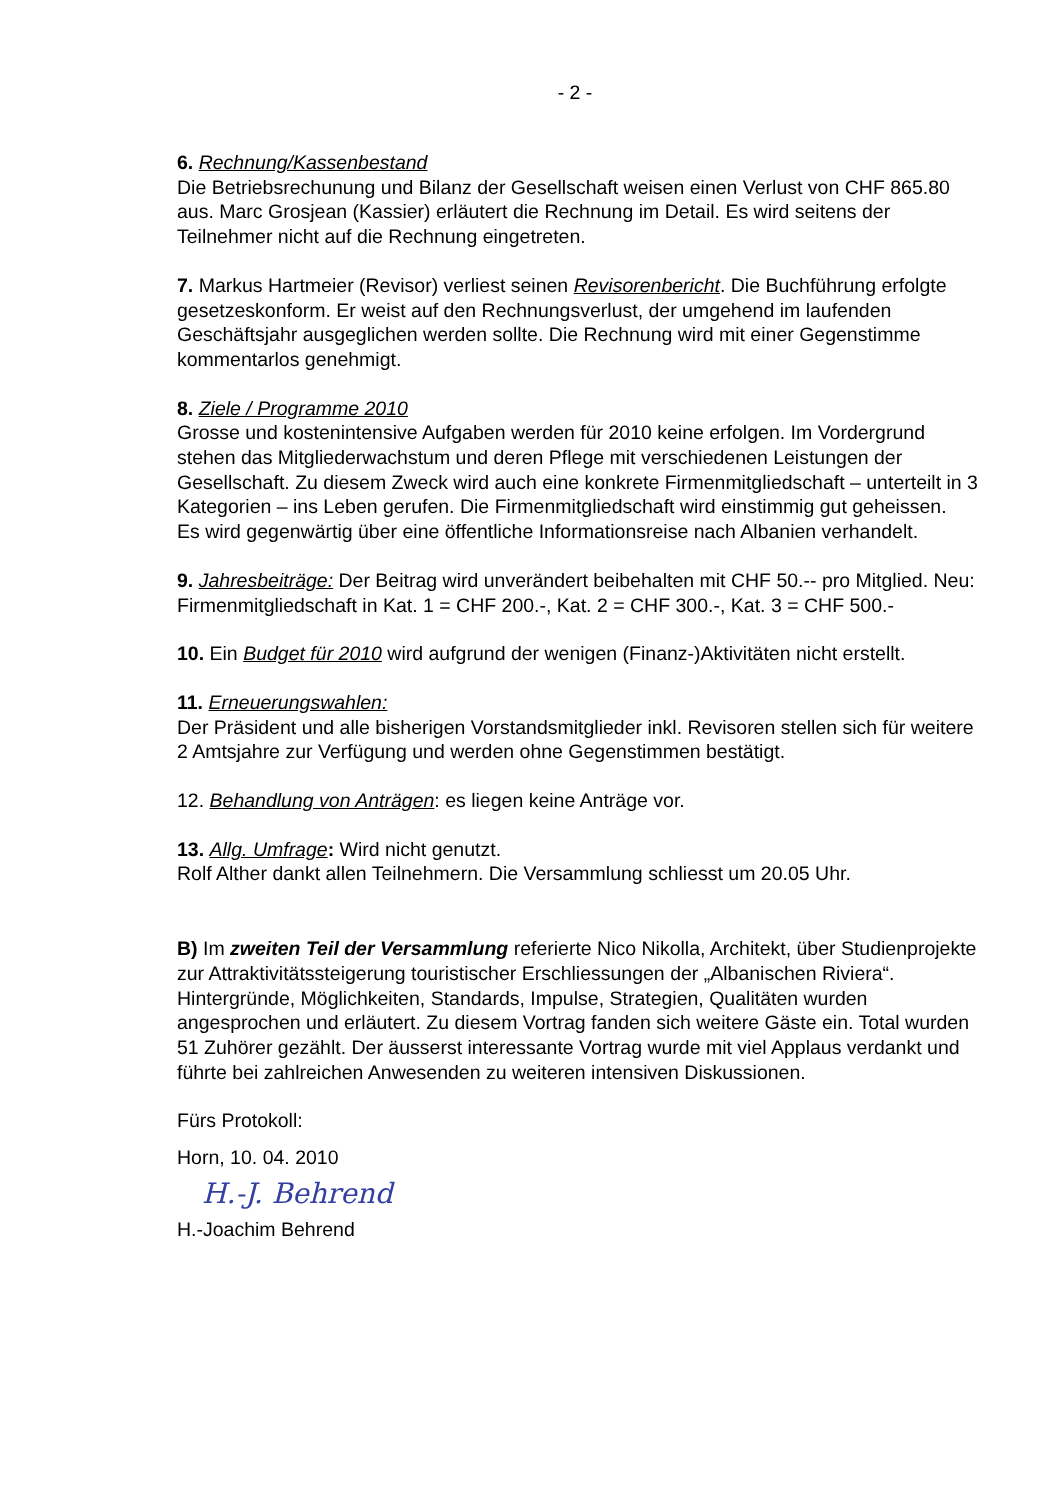- 2 -
6. Rechnung/Kassenbestand
Die Betriebsrechunung und Bilanz der Gesellschaft weisen einen Verlust von CHF 865.80 aus. Marc Grosjean (Kassier) erläutert die Rechnung im Detail. Es wird seitens der Teilnehmer nicht auf die Rechnung eingetreten.
7. Markus Hartmeier (Revisor) verliest seinen Revisorenbericht. Die Buchführung erfolgte gesetzeskonform. Er weist auf den Rechnungsverlust, der umgehend im laufenden Geschäftsjahr ausgeglichen werden sollte. Die Rechnung wird mit einer Gegenstimme kommentarlos genehmigt.
8. Ziele / Programme 2010
Grosse und kostenintensive Aufgaben werden für 2010 keine erfolgen. Im Vordergrund stehen das Mitgliederwachstum und deren Pflege mit verschiedenen Leistungen der Gesellschaft. Zu diesem Zweck wird auch eine konkrete Firmenmitgliedschaft – unterteilt in 3 Kategorien – ins Leben gerufen. Die Firmenmitgliedschaft wird einstimmig gut geheissen.
Es wird gegenwärtig über eine öffentliche Informationsreise nach Albanien verhandelt.
9. Jahresbeiträge: Der Beitrag wird unverändert beibehalten mit CHF 50.-- pro Mitglied. Neu: Firmenmitgliedschaft in Kat. 1 = CHF 200.-, Kat. 2 = CHF 300.-, Kat. 3 = CHF 500.-
10. Ein Budget für 2010 wird aufgrund der wenigen (Finanz-)Aktivitäten nicht erstellt.
11. Erneuerungswahlen:
Der Präsident und alle bisherigen Vorstandsmitglieder inkl. Revisoren stellen sich für weitere 2 Amtsjahre zur Verfügung und werden ohne Gegenstimmen bestätigt.
12. Behandlung von Anträgen: es liegen keine Anträge vor.
13. Allg. Umfrage: Wird nicht genutzt.
Rolf Alther dankt allen Teilnehmern. Die Versammlung schliesst um 20.05 Uhr.
B) Im zweiten Teil der Versammlung referierte Nico Nikolla, Architekt, über Studienprojekte zur Attraktivitätssteigerung touristischer Erschliessungen der „Albanischen Riviera“. Hintergründe, Möglichkeiten, Standards, Impulse, Strategien, Qualitäten wurden angesprochen und erläutert. Zu diesem Vortrag fanden sich weitere Gäste ein. Total wurden 51 Zuhörer gezählt. Der äusserst interessante Vortrag wurde mit viel Applaus verdankt und führte bei zahlreichen Anwesenden zu weiteren intensiven Diskussionen.
Fürs Protokoll:
Horn, 10. 04. 2010
H.-J. Behrend
H.-Joachim Behrend